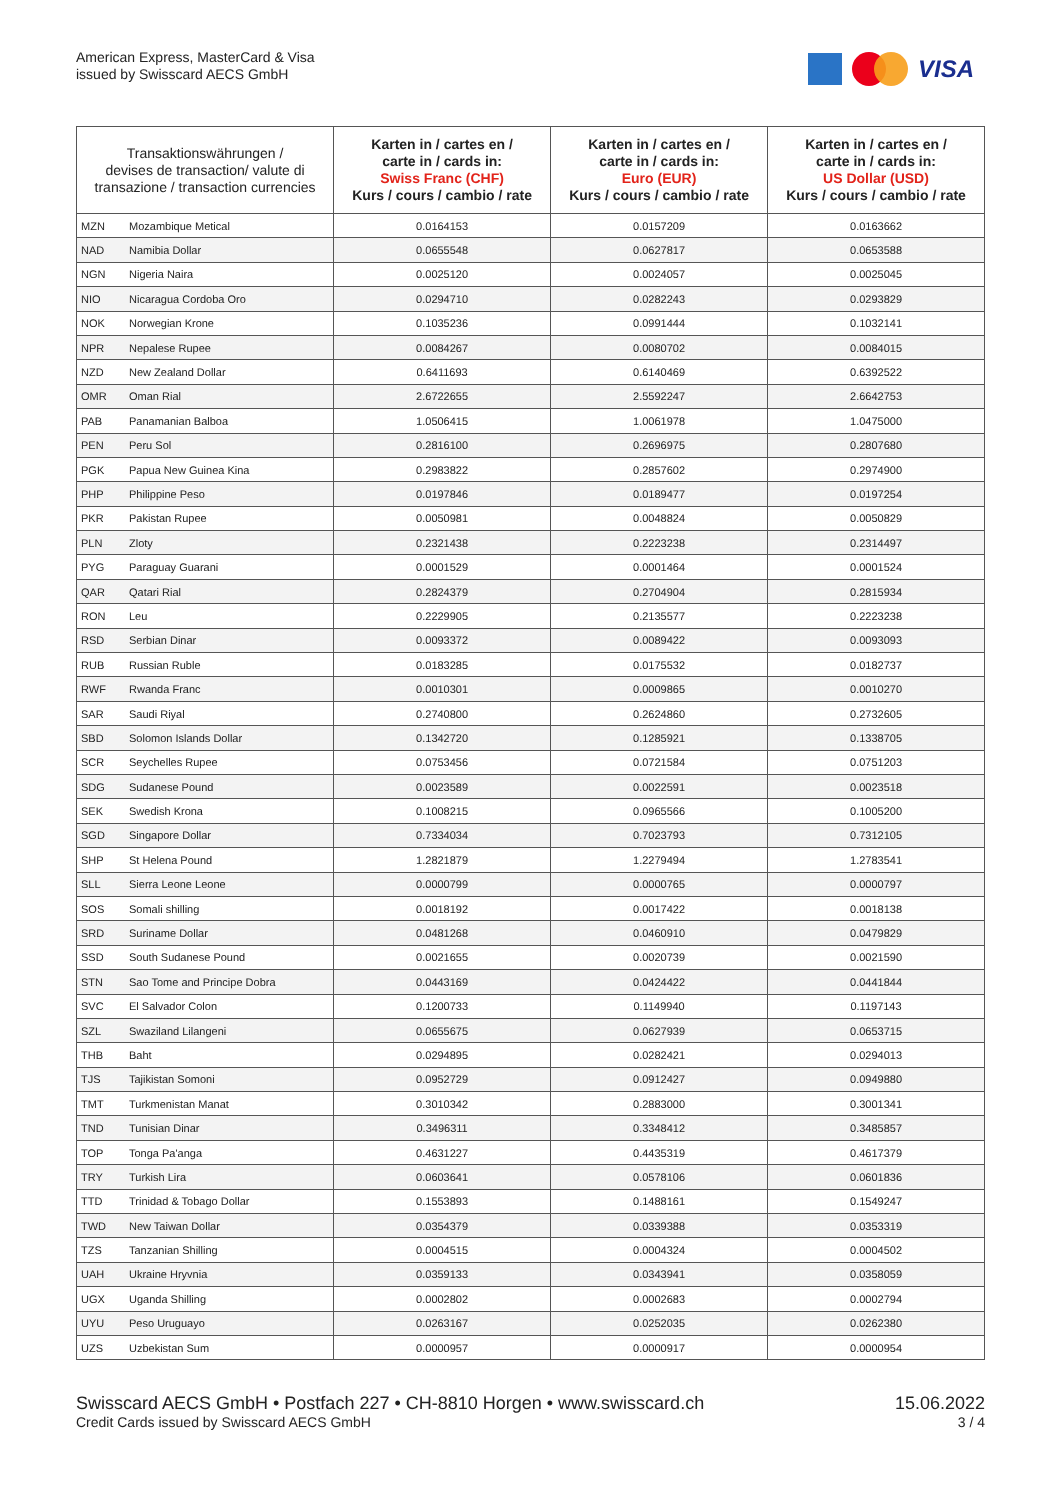American Express, MasterCard & Visa
issued by Swisscard AECS GmbH
VISA
| Transaktionswährungen / devises de transaction/ valute di transazione / transaction currencies | | Karten in / cartes en / carte in / cards in: Swiss Franc (CHF) Kurs / cours / cambio / rate | Karten in / cartes en / carte in / cards in: Euro (EUR) Kurs / cours / cambio / rate | Karten in / cartes en / carte in / cards in: US Dollar (USD) Kurs / cours / cambio / rate |
| --- | --- | --- | --- | --- |
| MZN | Mozambique Metical | 0.0164153 | 0.0157209 | 0.0163662 |
| NAD | Namibia Dollar | 0.0655548 | 0.0627817 | 0.0653588 |
| NGN | Nigeria Naira | 0.0025120 | 0.0024057 | 0.0025045 |
| NIO | Nicaragua Cordoba Oro | 0.0294710 | 0.0282243 | 0.0293829 |
| NOK | Norwegian Krone | 0.1035236 | 0.0991444 | 0.1032141 |
| NPR | Nepalese Rupee | 0.0084267 | 0.0080702 | 0.0084015 |
| NZD | New Zealand Dollar | 0.6411693 | 0.6140469 | 0.6392522 |
| OMR | Oman Rial | 2.6722655 | 2.5592247 | 2.6642753 |
| PAB | Panamanian Balboa | 1.0506415 | 1.0061978 | 1.0475000 |
| PEN | Peru Sol | 0.2816100 | 0.2696975 | 0.2807680 |
| PGK | Papua New Guinea Kina | 0.2983822 | 0.2857602 | 0.2974900 |
| PHP | Philippine Peso | 0.0197846 | 0.0189477 | 0.0197254 |
| PKR | Pakistan Rupee | 0.0050981 | 0.0048824 | 0.0050829 |
| PLN | Zloty | 0.2321438 | 0.2223238 | 0.2314497 |
| PYG | Paraguay Guarani | 0.0001529 | 0.0001464 | 0.0001524 |
| QAR | Qatari Rial | 0.2824379 | 0.2704904 | 0.2815934 |
| RON | Leu | 0.2229905 | 0.2135577 | 0.2223238 |
| RSD | Serbian Dinar | 0.0093372 | 0.0089422 | 0.0093093 |
| RUB | Russian Ruble | 0.0183285 | 0.0175532 | 0.0182737 |
| RWF | Rwanda Franc | 0.0010301 | 0.0009865 | 0.0010270 |
| SAR | Saudi Riyal | 0.2740800 | 0.2624860 | 0.2732605 |
| SBD | Solomon Islands Dollar | 0.1342720 | 0.1285921 | 0.1338705 |
| SCR | Seychelles Rupee | 0.0753456 | 0.0721584 | 0.0751203 |
| SDG | Sudanese Pound | 0.0023589 | 0.0022591 | 0.0023518 |
| SEK | Swedish Krona | 0.1008215 | 0.0965566 | 0.1005200 |
| SGD | Singapore Dollar | 0.7334034 | 0.7023793 | 0.7312105 |
| SHP | St Helena Pound | 1.2821879 | 1.2279494 | 1.2783541 |
| SLL | Sierra Leone Leone | 0.0000799 | 0.0000765 | 0.0000797 |
| SOS | Somali shilling | 0.0018192 | 0.0017422 | 0.0018138 |
| SRD | Suriname Dollar | 0.0481268 | 0.0460910 | 0.0479829 |
| SSD | South Sudanese Pound | 0.0021655 | 0.0020739 | 0.0021590 |
| STN | Sao Tome and Principe Dobra | 0.0443169 | 0.0424422 | 0.0441844 |
| SVC | El Salvador Colon | 0.1200733 | 0.1149940 | 0.1197143 |
| SZL | Swaziland Lilangeni | 0.0655675 | 0.0627939 | 0.0653715 |
| THB | Baht | 0.0294895 | 0.0282421 | 0.0294013 |
| TJS | Tajikistan Somoni | 0.0952729 | 0.0912427 | 0.0949880 |
| TMT | Turkmenistan Manat | 0.3010342 | 0.2883000 | 0.3001341 |
| TND | Tunisian Dinar | 0.3496311 | 0.3348412 | 0.3485857 |
| TOP | Tonga Pa'anga | 0.4631227 | 0.4435319 | 0.4617379 |
| TRY | Turkish Lira | 0.0603641 | 0.0578106 | 0.0601836 |
| TTD | Trinidad & Tobago Dollar | 0.1553893 | 0.1488161 | 0.1549247 |
| TWD | New Taiwan Dollar | 0.0354379 | 0.0339388 | 0.0353319 |
| TZS | Tanzanian Shilling | 0.0004515 | 0.0004324 | 0.0004502 |
| UAH | Ukraine Hryvnia | 0.0359133 | 0.0343941 | 0.0358059 |
| UGX | Uganda Shilling | 0.0002802 | 0.0002683 | 0.0002794 |
| UYU | Peso Uruguayo | 0.0263167 | 0.0252035 | 0.0262380 |
| UZS | Uzbekistan Sum | 0.0000957 | 0.0000917 | 0.0000954 |
Swisscard AECS GmbH • Postfach 227 • CH-8810 Horgen • www.swisscard.ch
Credit Cards issued by Swisscard AECS GmbH
15.06.2022
3 / 4